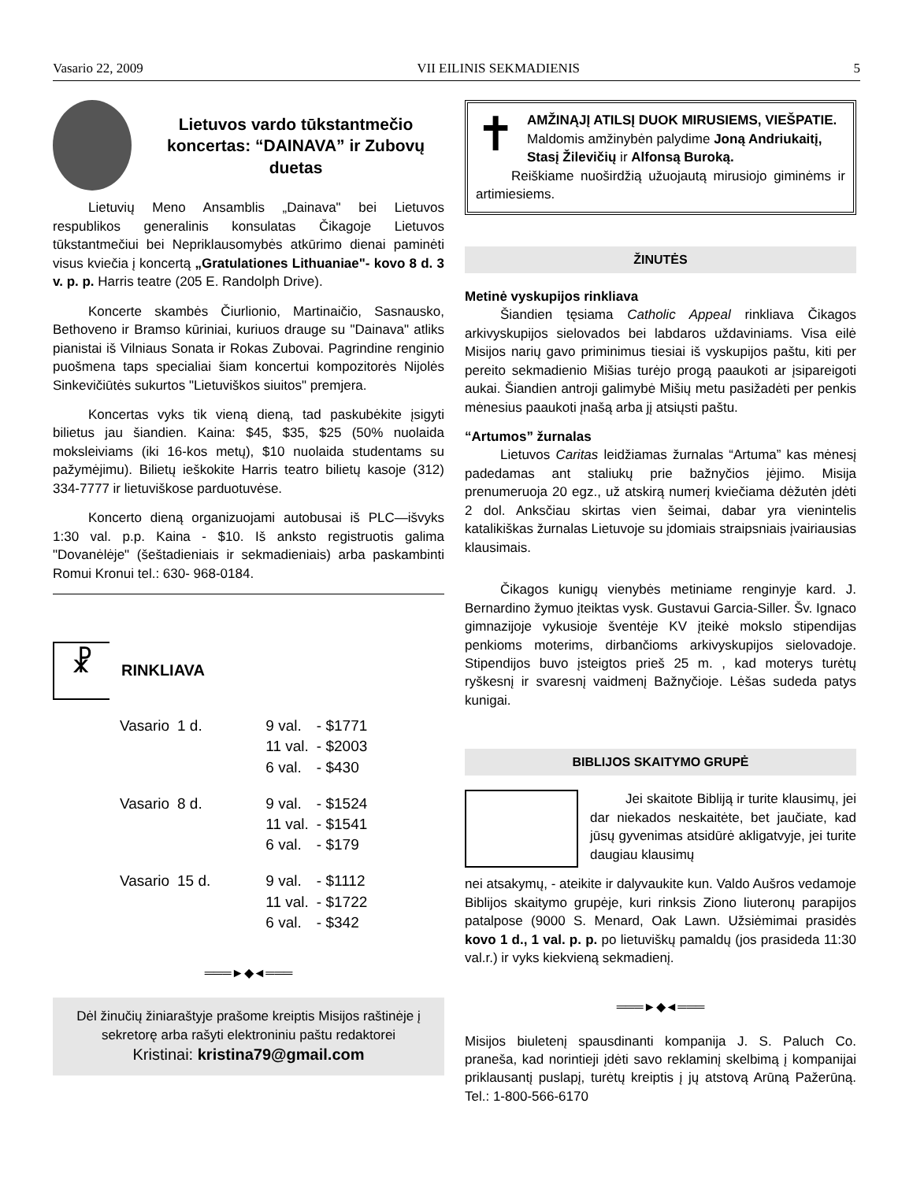Vasario 22, 2009 VII EILINIS SEKMADIENIS 5
Lietuvos vardo tūkstantmečio koncertas: “DAINAVA” ir Zubovų duetas
Lietuvių Meno Ansamblis „Dainava" bei Lietuvos respublikos generalinis konsulatas Čikagoje Lietuvos tūkstantmečiui bei Nepriklausomybės atkūrimo dienai paminėti visus kviečia į koncertą „Gratulationes Lithuaniae"- kovo 8 d. 3 v. p. p. Harris teatre (205 E. Randolph Drive).
Koncerte skambės Čiurlionio, Martinaičio, Sasnausko, Bethoveno ir Bramso kūriniai, kuriuos drauge su "Dainava" atliks pianistai iš Vilniaus Sonata ir Rokas Zubovai. Pagrindine renginio puošmena taps specialiai šiam koncertui kompozitorės Nijolės Sinkevičiūtės sukurtos "Lietuviškos siuitos" premjera.
Koncertas vyks tik vieną dieną, tad paskubėkite įsigyti bilietus jau šiandien. Kaina: $45, $35, $25 (50% nuolaida moksleiviams (iki 16-kos metų), $10 nuolaida studentams su pažymėjimu). Bilietų ieškokite Harris teatro bilietų kasoje (312) 334-7777 ir lietuviškose parduotuvėse.
Koncerto dieną organizuojami autobusai iš PLC—išvyks 1:30 val. p.p. Kaina - $10. Iš anksto registruotis galima "Dovanėlėje" (šeštadieniais ir sekmadieniais) arba paskambinti Romui Kronui tel.: 630- 968-0184.
☧
RINKLIAVA
| Vasario | 1 d. | 9 val. 11 val. 6 val. | - $1771 - $2003 - $430 |
| Vasario | 8 d. | 9 val. 11 val. 6 val. | - $1524 - $1541 - $179 |
| Vasario | 15 d. | 9 val. 11 val. 6 val. | - $1112 - $1722 - $342 |
═══►◆◄═══
Dėl žinučių žiniaraštyje prašome kreiptis Misijos raštinėje į sekretorę arba rašyti elektroniniu paštu redaktorei
Kristinai: kristina79@gmail.com
✝
AMŽINĄJĮ ATILSĮ DUOK MIRUSIEMS, VIEŠPATIE.
Maldomis amžinybėn palydime Joną Andriukaitį, Stasį Žilevičių ir Alfonsą Buroką.
Reiškiame nuoširdžią užuojautą mirusiojo giminėms ir artimiesiems.
ŽINUTĖS
Metinė vyskupijos rinkliava
Šiandien tęsiama Catholic Appeal rinkliava Čikagos arkivyskupijos sielovados bei labdaros uždaviniams. Visa eilė Misijos narių gavo priminimus tiesiai iš vyskupijos paštu, kiti per pereito sekmadienio Mišias turėjo progą paaukoti ar įsipareigoti aukai. Šiandien antroji galimybė Mišių metu pasižadėti per penkis mėnesius paaukoti įnašą arba jį atsiųsti paštu.
“Artumos” žurnalas
Lietuvos Caritas leidžiamas žurnalas “Artuma” kas mėnesį padedamas ant staliukų prie bažnyčios įėjimo. Misija prenumeruoja 20 egz., už atskirą numerį kviečiama dėžutėn įdėti 2 dol. Anksčiau skirtas vien šeimai, dabar yra vienintelis katalikiškas žurnalas Lietuvoje su įdomiais straipsniais įvairiausias klausimais.
Čikagos kunigų vienybės metiniame renginyje kard. J. Bernardino žymuo įteiktas vysk. Gustavui Garcia-Siller. Šv. Ignaco gimnazijoje vykusioje šventėje KV įteikė mokslo stipendijas penkioms moterims, dirbančioms arkivyskupijos sielovadoje. Stipendijos buvo įsteigtos prieš 25 m. , kad moterys turėtų ryškesnį ir svaresnį vaidmenį Bažnyčioje. Lėšas sudeda patys kunigai.
BIBLIJOS SKAITYMO GRUPĖ
Jei skaitote Bibliją ir turite klausimų, jei dar niekados neskaitėte, bet jaučiate, kad jūsų gyvenimas atsidūrė akligatvyje, jei turite daugiau klausimų
nei atsakymų, - ateikite ir dalyvaukite kun. Valdo Aušros vedamoje Biblijos skaitymo grupėje, kuri rinksis Ziono liuteronų parapijos patalpose (9000 S. Menard, Oak Lawn. Užsiėmimai prasidės kovo 1 d., 1 val. p. p. po lietuviškų pamaldų (jos prasideda 11:30 val.r.) ir vyks kiekvieną sekmadienį.
═══►◆◄═══
Misijos biuletenį spausdinanti kompanija J. S. Paluch Co. praneša, kad norintieji įdėti savo reklaminį skelbimą į kompanijai priklausantį puslapį, turėtų kreiptis į jų atstovą Arūną Pažerūną. Tel.: 1-800-566-6170